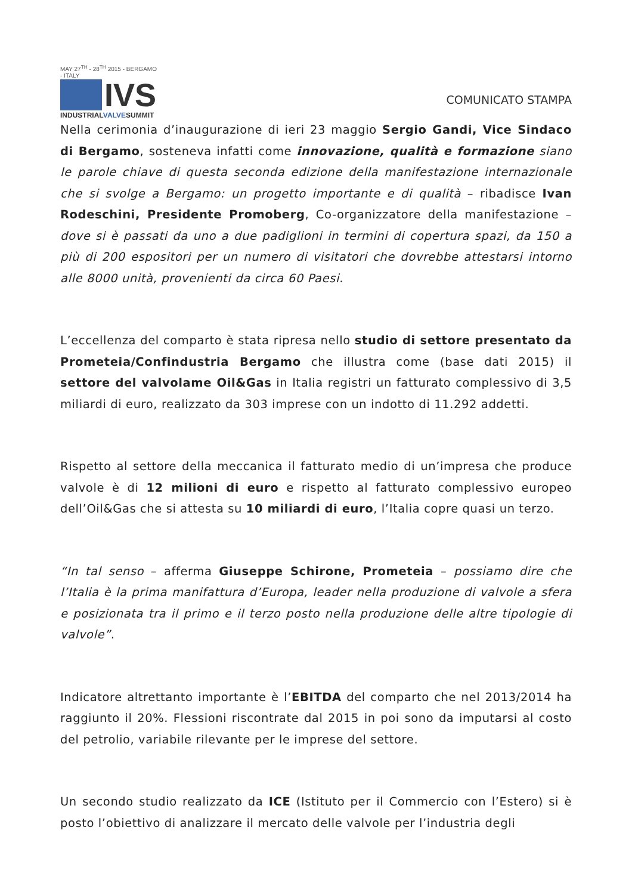MAY 27<sup>TH</sup> - 28<sup>TH</sup> 2015 - BERGAMO - ITALY
IVS
INDUSTRIALVALVESUMMIT
COMUNICATO STAMPA
Nella cerimonia d’inaugurazione di ieri 23 maggio Sergio Gandi, Vice Sindaco di Bergamo, sosteneva infatti come innovazione, qualità e formazione siano le parole chiave di questa seconda edizione della manifestazione internazionale che si svolge a Bergamo: un progetto importante e di qualità – ribadisce Ivan Rodeschini, Presidente Promoberg, Co-organizzatore della manifestazione – dove si è passati da uno a due padiglioni in termini di copertura spazi, da 150 a più di 200 espositori per un numero di visitatori che dovrebbe attestarsi intorno alle 8000 unità, provenienti da circa 60 Paesi.
L’eccellenza del comparto è stata ripresa nello studio di settore presentato da Prometeia/Confindustria Bergamo che illustra come (base dati 2015) il settore del valvolame Oil&Gas in Italia registri un fatturato complessivo di 3,5 miliardi di euro, realizzato da 303 imprese con un indotto di 11.292 addetti.
Rispetto al settore della meccanica il fatturato medio di un’impresa che produce valvole è di 12 milioni di euro e rispetto al fatturato complessivo europeo dell’Oil&Gas che si attesta su 10 miliardi di euro, l’Italia copre quasi un terzo.
“In tal senso – afferma Giuseppe Schirone, Prometeia – possiamo dire che l’Italia è la prima manifattura d’Europa, leader nella produzione di valvole a sfera e posizionata tra il primo e il terzo posto nella produzione delle altre tipologie di valvole”.
Indicatore altrettanto importante è l’EBITDA del comparto che nel 2013/2014 ha raggiunto il 20%. Flessioni riscontrate dal 2015 in poi sono da imputarsi al costo del petrolio, variabile rilevante per le imprese del settore.
Un secondo studio realizzato da ICE (Istituto per il Commercio con l’Estero) si è posto l’obiettivo di analizzare il mercato delle valvole per l’industria degli